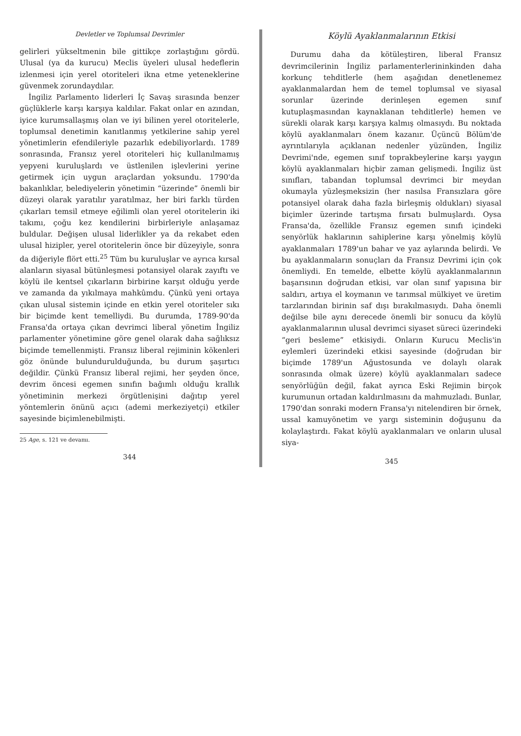Devletler ve Toplumsal Devrimler
gelirleri yükseltmenin bile gittikçe zorlaştığını gördü. Ulusal (ya da kurucu) Meclis üyeleri ulusal hedeflerin izlenmesi için yerel otoriteleri ikna etme yeteneklerine güvenmek zorundaydılar.
İngiliz Parlamento liderleri İç Savaş sırasında benzer güçlüklerle karşı karşıya kaldılar. Fakat onlar en azından, iyice kurumsallaşmış olan ve iyi bilinen yerel otoritelerle, toplumsal denetimin kanıtlanmış yetkilerine sahip yerel yönetimlerin efendileriyle pazarlık edebiliyorlardı. 1789 sonrasında, Fransız yerel otoriteleri hiç kullanılmamış yepyeni kuruluşlardı ve üstlenilen işlevlerini yerine getirmek için uygun araçlardan yoksundu. 1790'da bakanlıklar, belediyelerin yönetimin “üzerinde” önemli bir düzeyi olarak yaratılır yaratılmaz, her biri farklı türden çıkarları temsil etmeye eğilimli olan yerel otoritelerin iki takımı, çoğu kez kendilerini birbirleriyle anlaşamaz buldular. Değişen ulusal liderlikler ya da rekabet eden ulusal hizipler, yerel otoritelerin önce bir düzeyiyle, sonra da diğeriyle flört etti.<sup>25</sup> Tüm bu kuruluşlar ve ayrıca kırsal alanların siyasal bütünleşmesi potansiyel olarak zayıftı ve köylü ile kentsel çıkarların birbirine karşıt olduğu yerde ve zamanda da yıkılmaya mahkûmdu. Çünkü yeni ortaya çıkan ulusal sistemin içinde en etkin yerel otoriteler sıkı bir biçimde kent temelliydi. Bu durumda, 1789-90'da Fransa'da ortaya çıkan devrimci liberal yönetim İngiliz parlamenter yönetimine göre genel olarak daha sağlıksız biçimde temellenmişti. Fransız liberal rejiminin kökenleri göz önünde bulundurulduğunda, bu durum şaşırtıcı değildir. Çünkü Fransız liberal rejimi, her şeyden önce, devrim öncesi egemen sınıfın bağımlı olduğu krallık yönetiminin merkezi örgütlenişini dağıtıp yerel yöntemlerin önünü açıcı (ademi merkeziyetçi) etkiler sayesinde biçimlenebilmişti.
25 Age, s. 121 ve devamı.
344
Köylü Ayaklanmalarının Etkisi
Durumu daha da kötüleştiren, liberal Fransız devrimcilerinin İngiliz parlamenterlerininkinden daha korkunç tehditlerle (hem aşağıdan denetlenemez ayaklanmalardan hem de temel toplumsal ve siyasal sorunlar üzerinde derinleşen egemen sınıf kutuplaşmasından kaynaklanan tehditlerle) hemen ve sürekli olarak karşı karşıya kalmış olmasıydı. Bu noktada köylü ayaklanmaları önem kazanır. Üçüncü Bölüm'de ayrıntılarıyla açıklanan nedenler yüzünden, İngiliz Devrimi'nde, egemen sınıf toprakbeylerine karşı yaygın köylü ayaklanmaları hiçbir zaman gelişmedi. İngiliz üst sınıfları, tabandan toplumsal devrimci bir meydan okumayla yüzleşmeksizin (her nasılsa Fransızlara göre potansiyel olarak daha fazla birleşmiş oldukları) siyasal biçimler üzerinde tartışma fırsatı bulmuşlardı. Oysa Fransa'da, özellikle Fransız egemen sınıfı içindeki senyörlük haklarının sahiplerine karşı yönelmiş köylü ayaklanmaları 1789'un bahar ve yaz aylarında belirdi. Ve bu ayaklanmaların sonuçları da Fransız Devrimi için çok önemliydi. En temelde, elbette köylü ayaklanmalarının başarısının doğrudan etkisi, var olan sınıf yapısına bir saldırı, artıya el koymanın ve tarımsal mülkiyet ve üretim tarzlarından birinin saf dışı bırakılmasıydı. Daha önemli değilse bile aynı derecede önemli bir sonucu da köylü ayaklanmalarının ulusal devrimci siyaset süreci üzerindeki “geri besleme” etkisiydi. Onların Kurucu Meclis'in eylemleri üzerindeki etkisi sayesinde (doğrudan bir biçimde 1789'un Ağustosunda ve dolaylı olarak sonrasında olmak üzere) köylü ayaklanmaları sadece senyörlüğün değil, fakat ayrıca Eski Rejimin birçok kurumunun ortadan kaldırılmasını da mahmuzladı. Bunlar, 1790'dan sonraki modern Fransa'yı nitelendiren bir örnek, ussal kamuyönetim ve yargı sisteminin doğuşunu da kolaylaştırdı. Fakat köylü ayaklanmaları ve onların ulusal siya-
345